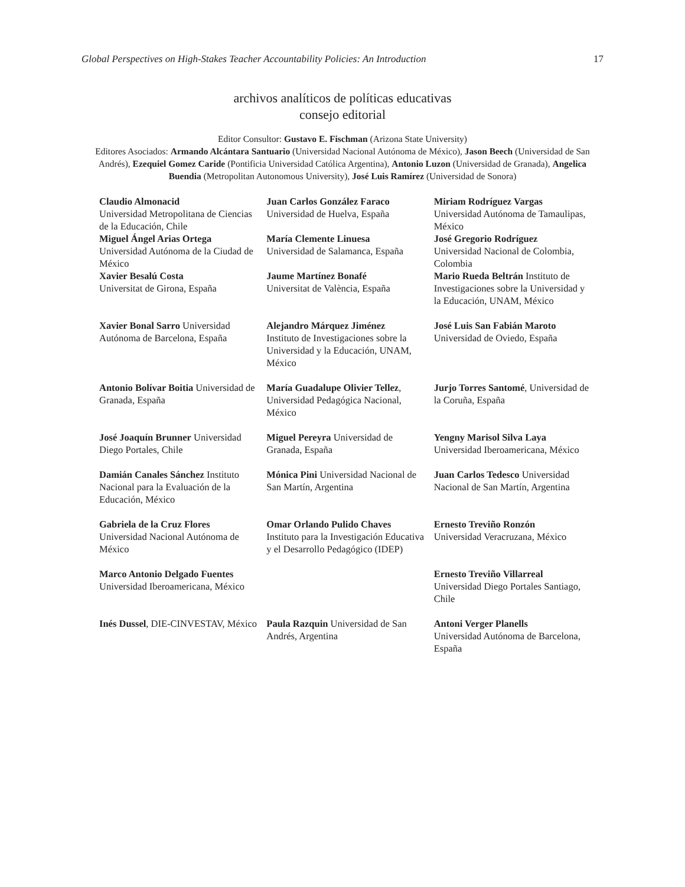Global Perspectives on High-Stakes Teacher Accountability Policies: An Introduction 17
archivos analíticos de políticas educativas
consejo editorial
Editor Consultor: Gustavo E. Fischman (Arizona State University)
Editores Asociados: Armando Alcántara Santuario (Universidad Nacional Autónoma de México), Jason Beech (Universidad de San Andrés), Ezequiel Gomez Caride (Pontificia Universidad Católica Argentina), Antonio Luzon (Universidad de Granada), Angelica Buendia (Metropolitan Autonomous University), José Luis Ramírez (Universidad de Sonora)
| Claudio Almonacid Universidad Metropolitana de Ciencias de la Educación, Chile Miguel Ángel Arias Ortega Universidad Autónoma de la Ciudad de México Xavier Besalú Costa Universitat de Girona, España | Juan Carlos González Faraco Universidad de Huelva, España María Clemente Linuesa Universidad de Salamanca, España Jaume Martínez Bonafé Universitat de València, España | Miriam Rodríguez Vargas Universidad Autónoma de Tamaulipas, México José Gregorio Rodríguez Universidad Nacional de Colombia, Colombia Mario Rueda Beltrán Instituto de Investigaciones sobre la Universidad y la Educación, UNAM, México |
| Xavier Bonal Sarro Universidad Autónoma de Barcelona, España | Alejandro Márquez Jiménez Instituto de Investigaciones sobre la Universidad y la Educación, UNAM, México | José Luis San Fabián Maroto Universidad de Oviedo, España |
| Antonio Bolívar Boitia Universidad de Granada, España | María Guadalupe Olivier Tellez , Universidad Pedagógica Nacional, México | Jurjo Torres Santomé , Universidad de la Coruña, España |
| José Joaquín Brunner Universidad Diego Portales, Chile | Miguel Pereyra Universidad de Granada, España | Yengny Marisol Silva Laya Universidad Iberoamericana, México |
| Damián Canales Sánchez Instituto Nacional para la Evaluación de la Educación, México | Mónica Pini Universidad Nacional de San Martín, Argentina | Juan Carlos Tedesco Universidad Nacional de San Martín, Argentina |
| Gabriela de la Cruz Flores Universidad Nacional Autónoma de México | Omar Orlando Pulido Chaves Instituto para la Investigación Educativa y el Desarrollo Pedagógico (IDEP) | Ernesto Treviño Ronzón Universidad Veracruzana, México |
| Marco Antonio Delgado Fuentes Universidad Iberoamericana, México | | Ernesto Treviño Villarreal Universidad Diego Portales Santiago, Chile |
| Inés Dussel , DIE-CINVESTAV, México | Paula Razquin Universidad de San Andrés, Argentina | Antoni Verger Planells Universidad Autónoma de Barcelona, España |